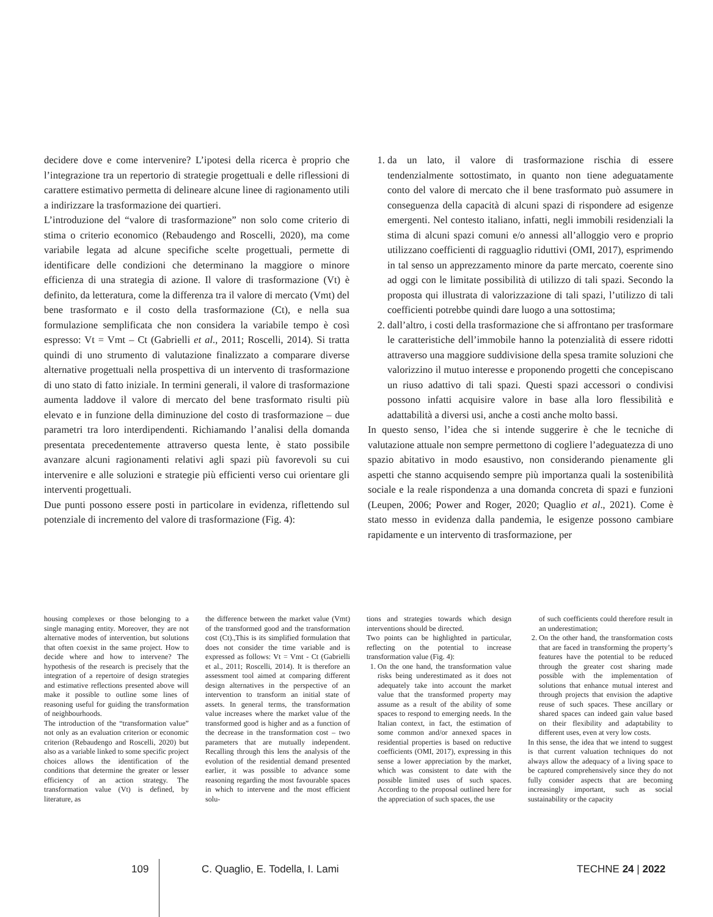decidere dove e come intervenire? L’ipotesi della ricerca è proprio che l’integrazione tra un repertorio di strategie progettuali e delle riflessioni di carattere estimativo permetta di delineare alcune linee di ragionamento utili a indirizzare la trasformazione dei quartieri.
L’introduzione del “valore di trasformazione” non solo come criterio di stima o criterio economico (Rebaudengo and Roscelli, 2020), ma come variabile legata ad alcune specifiche scelte progettuali, permette di identificare delle condizioni che determinano la maggiore o minore efficienza di una strategia di azione. Il valore di trasformazione (Vt) è definito, da letteratura, come la differenza tra il valore di mercato (Vmt) del bene trasformato e il costo della trasformazione (Ct), e nella sua formulazione semplificata che non considera la variabile tempo è così espresso: Vt = Vmt – Ct (Gabrielli et al., 2011; Roscelli, 2014). Si tratta quindi di uno strumento di valutazione finalizzato a comparare diverse alternative progettuali nella prospettiva di un intervento di trasformazione di uno stato di fatto iniziale. In termini generali, il valore di trasformazione aumenta laddove il valore di mercato del bene trasformato risulti più elevato e in funzione della diminuzione del costo di trasformazione – due parametri tra loro interdipendenti. Richiamando l’analisi della domanda presentata precedentemente attraverso questa lente, è stato possibile avanzare alcuni ragionamenti relativi agli spazi più favorevoli su cui intervenire e alle soluzioni e strategie più efficienti verso cui orientare gli interventi progettuali.
Due punti possono essere posti in particolare in evidenza, riflettendo sul potenziale di incremento del valore di trasformazione (Fig. 4):
1. da un lato, il valore di trasformazione rischia di essere tendenzialmente sottostimato, in quanto non tiene adeguatamente conto del valore di mercato che il bene trasformato può assumere in conseguenza della capacità di alcuni spazi di rispondere ad esigenze emergenti. Nel contesto italiano, infatti, negli immobili residenziali la stima di alcuni spazi comuni e/o annessi all’alloggio vero e proprio utilizzano coefficienti di ragguaglio riduttivi (OMI, 2017), esprimendo in tal senso un apprezzamento minore da parte mercato, coerente sino ad oggi con le limitate possibilità di utilizzo di tali spazi. Secondo la proposta qui illustrata di valorizzazione di tali spazi, l’utilizzo di tali coefficienti potrebbe quindi dare luogo a una sottostima;
2. dall’altro, i costi della trasformazione che si affrontano per trasformare le caratteristiche dell’immobile hanno la potenzialità di essere ridotti attraverso una maggiore suddivisione della spesa tramite soluzioni che valorizzino il mutuo interesse e proponendo progetti che concepiscano un riuso adattivo di tali spazi. Questi spazi accessori o condivisi possono infatti acquisire valore in base alla loro flessibilità e adattabilità a diversi usi, anche a costi anche molto bassi.
In questo senso, l’idea che si intende suggerire è che le tecniche di valutazione attuale non sempre permettono di cogliere l’adeguatezza di uno spazio abitativo in modo esaustivo, non considerando pienamente gli aspetti che stanno acquisendo sempre più importanza quali la sostenibilità sociale e la reale rispondenza a una domanda concreta di spazi e funzioni (Leupen, 2006; Power and Roger, 2020; Quaglio et al., 2021). Come è stato messo in evidenza dalla pandemia, le esigenze possono cambiare rapidamente e un intervento di trasformazione, per
housing complexes or those belonging to a single managing entity. Moreover, they are not alternative modes of intervention, but solutions that often coexist in the same project. How to decide where and how to intervene? The hypothesis of the research is precisely that the integration of a repertoire of design strategies and estimative reflections presented above will make it possible to outline some lines of reasoning useful for guiding the transformation of neighbourhoods.
The introduction of the “transformation value” not only as an evaluation criterion or economic criterion (Rebaudengo and Roscelli, 2020) but also as a variable linked to some specific project choices allows the identification of the conditions that determine the greater or lesser efficiency of an action strategy. The transformation value (Vt) is defined, by literature, as
the difference between the market value (Vmt) of the transformed good and the transformation cost (Ct).,This is its simplified formulation that does not consider the time variable and is expressed as follows: Vt = Vmt - Ct (Gabrielli et al., 2011; Roscelli, 2014). It is therefore an assessment tool aimed at comparing different design alternatives in the perspective of an intervention to transform an initial state of assets. In general terms, the transformation value increases where the market value of the transformed good is higher and as a function of the decrease in the transformation cost – two parameters that are mutually independent. Recalling through this lens the analysis of the evolution of the residential demand presented earlier, it was possible to advance some reasoning regarding the most favourable spaces in which to intervene and the most efficient solu-
tions and strategies towards which design interventions should be directed.
Two points can be highlighted in particular, reflecting on the potential to increase transformation value (Fig. 4):
1. On the one hand, the transformation value risks being underestimated as it does not adequately take into account the market value that the transformed property may assume as a result of the ability of some spaces to respond to emerging needs. In the Italian context, in fact, the estimation of some common and/or annexed spaces in residential properties is based on reductive coefficients (OMI, 2017), expressing in this sense a lower appreciation by the market, which was consistent to date with the possible limited uses of such spaces. According to the proposal outlined here for the appreciation of such spaces, the use
of such coefficients could therefore result in an underestimation;
2. On the other hand, the transformation costs that are faced in transforming the property’s features have the potential to be reduced through the greater cost sharing made possible with the implementation of solutions that enhance mutual interest and through projects that envision the adaptive reuse of such spaces. These ancillary or shared spaces can indeed gain value based on their flexibility and adaptability to different uses, even at very low costs.
In this sense, the idea that we intend to suggest is that current valuation techniques do not always allow the adequacy of a living space to be captured comprehensively since they do not fully consider aspects that are becoming increasingly important, such as social sustainability or the capacity
109 C. Quaglio, E. Todella, I. Lami TECHNE 24 | 2022